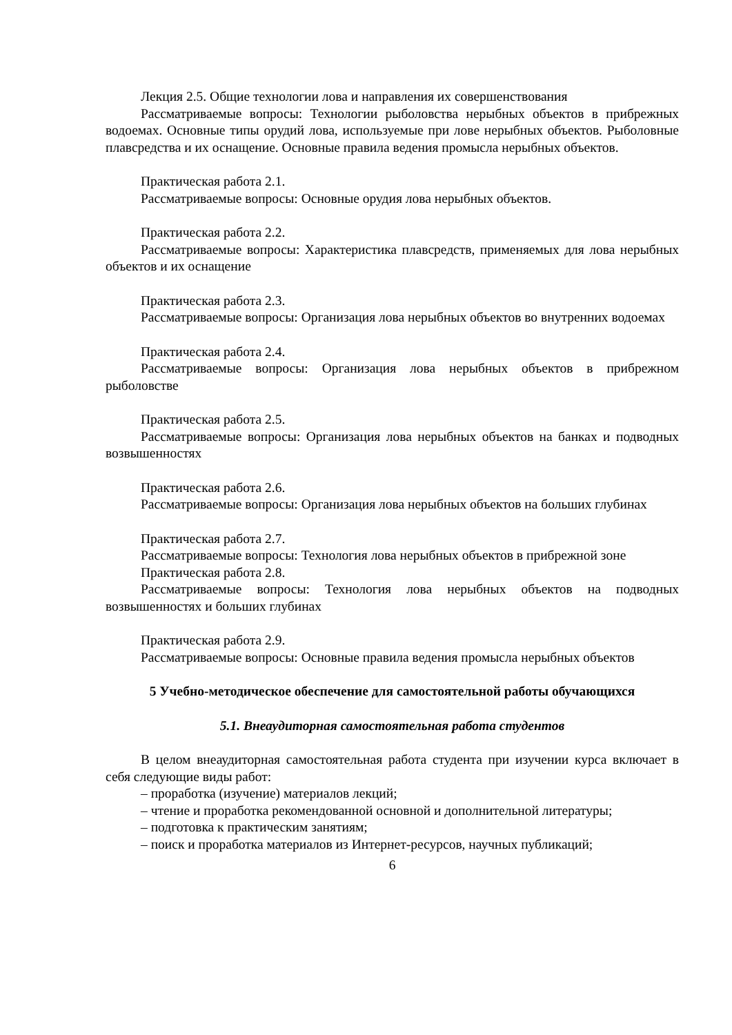Лекция 2.5. Общие технологии лова и направления их совершенствования
Рассматриваемые вопросы: Технологии рыболовства нерыбных объектов в прибрежных водоемах. Основные типы орудий лова, используемые при лове нерыбных объектов. Рыболовные плавсредства и их оснащение. Основные правила ведения промысла нерыбных объектов.
Практическая работа 2.1.
Рассматриваемые вопросы: Основные орудия лова нерыбных объектов.
Практическая работа 2.2.
Рассматриваемые вопросы: Характеристика плавсредств, применяемых для лова нерыбных объектов и их оснащение
Практическая работа 2.3.
Рассматриваемые вопросы: Организация лова нерыбных объектов во внутренних водоемах
Практическая работа 2.4.
Рассматриваемые вопросы: Организация лова нерыбных объектов в прибрежном рыболовстве
Практическая работа 2.5.
Рассматриваемые вопросы: Организация лова нерыбных объектов на банках и подводных возвышенностях
Практическая работа 2.6.
Рассматриваемые вопросы: Организация лова нерыбных объектов на больших глубинах
Практическая работа 2.7.
Рассматриваемые вопросы: Технология лова нерыбных объектов в прибрежной зоне
Практическая работа 2.8.
Рассматриваемые вопросы: Технология лова нерыбных объектов на подводных возвышенностях и больших глубинах
Практическая работа 2.9.
Рассматриваемые вопросы: Основные правила ведения промысла нерыбных объектов
5 Учебно-методическое обеспечение для самостоятельной работы обучающихся
5.1. Внеаудиторная самостоятельная работа студентов
В целом внеаудиторная самостоятельная работа студента при изучении курса включает в себя следующие виды работ:
– проработка (изучение) материалов лекций;
– чтение и проработка рекомендованной основной и дополнительной литературы;
– подготовка к практическим занятиям;
– поиск и проработка материалов из Интернет-ресурсов, научных публикаций;
6